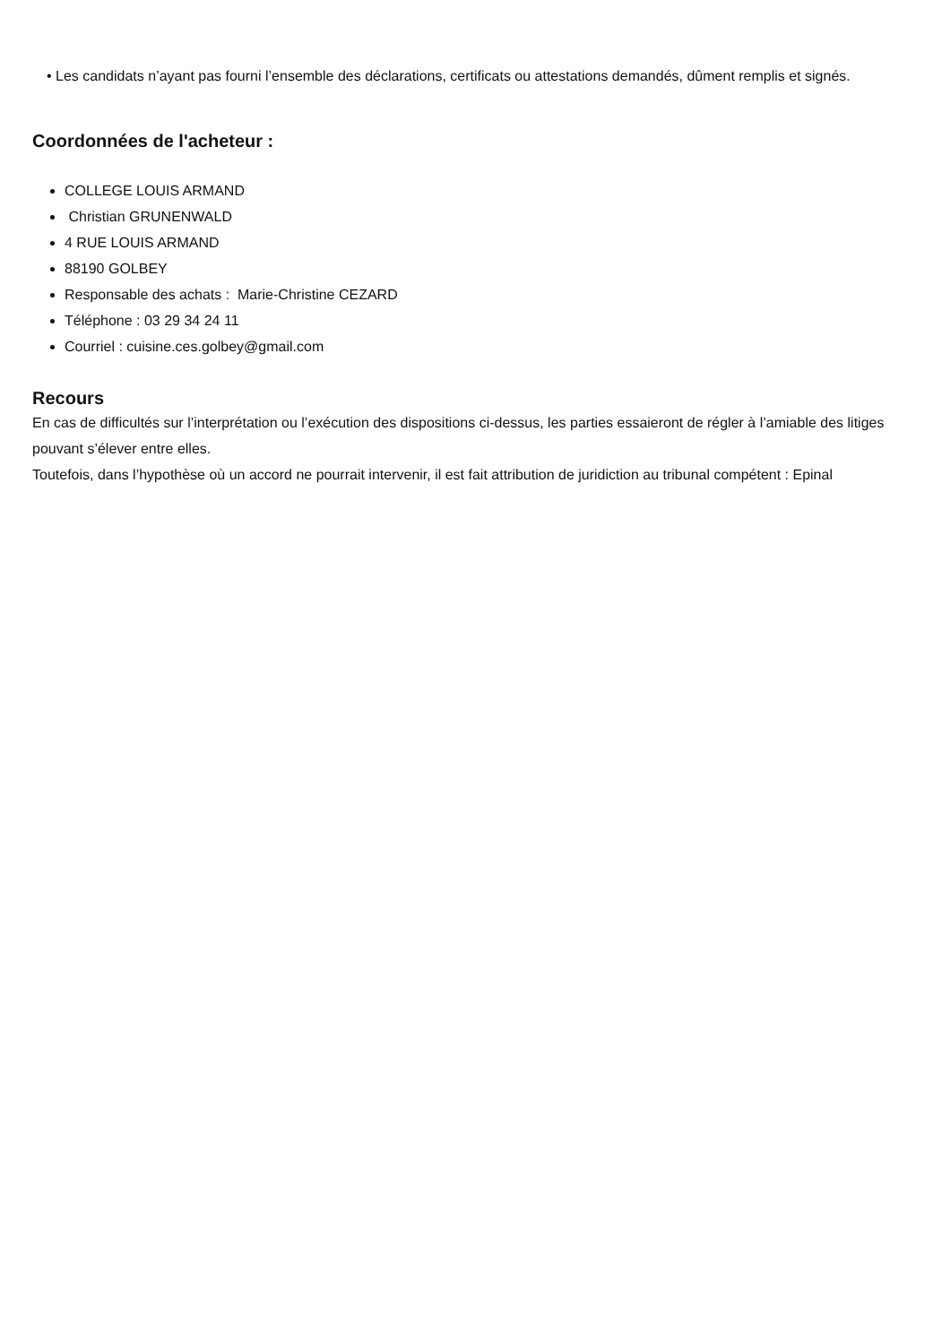• Les candidats n’ayant pas fourni l’ensemble des déclarations, certificats ou attestations demandés, dûment remplis et signés.
Coordonnées de l'acheteur :
COLLEGE LOUIS ARMAND
Christian GRUNENWALD
4 RUE LOUIS ARMAND
88190 GOLBEY
Responsable des achats : Marie-Christine CEZARD
Téléphone : 03 29 34 24 11
Courriel : cuisine.ces.golbey@gmail.com
Recours
En cas de difficultés sur l’interprétation ou l’exécution des dispositions ci-dessus, les parties essaieront de régler à l’amiable des litiges pouvant s’élever entre elles.
Toutefois, dans l’hypothèse où un accord ne pourrait intervenir, il est fait attribution de juridiction au tribunal compétent : Epinal